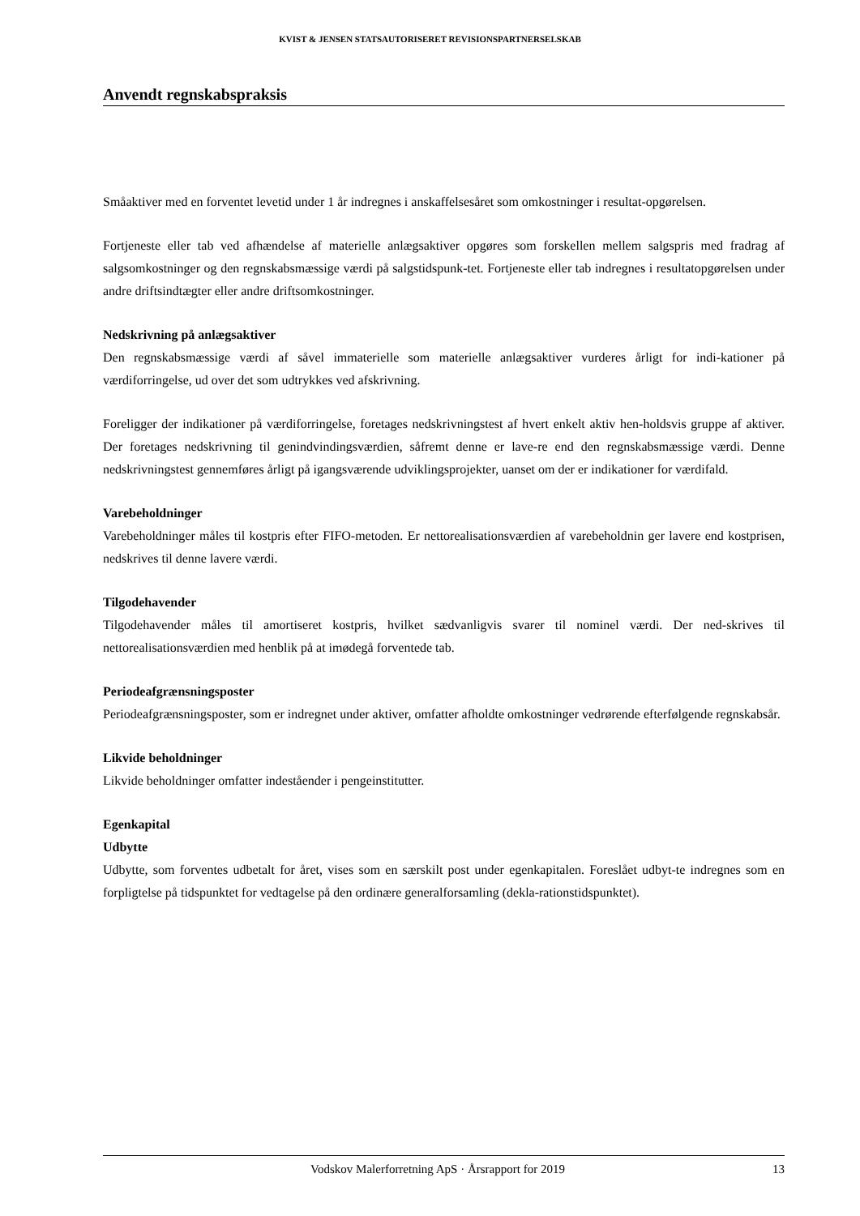KVIST & JENSEN STATSAUTORISERET REVISIONSPARTNERSELSKAB
Anvendt regnskabspraksis
Småaktiver med en forventet levetid under 1 år indregnes i anskaffelsesåret som omkostninger i resultat-opgørelsen.
Fortjeneste eller tab ved afhændelse af materielle anlægsaktiver opgøres som forskellen mellem salgspris med fradrag af salgsomkostninger og den regnskabsmæssige værdi på salgstidspunk-tet. Fortjeneste eller tab indregnes i resultatopgørelsen under andre driftsindtægter eller andre driftsomkostninger.
Nedskrivning på anlægsaktiver
Den regnskabsmæssige værdi af såvel immaterielle som materielle anlægsaktiver vurderes årligt for indi-kationer på værdiforringelse, ud over det som udtrykkes ved afskrivning.
Foreligger der indikationer på værdiforringelse, foretages nedskrivningstest af hvert enkelt aktiv hen-holdsvis gruppe af aktiver. Der foretages nedskrivning til genindvindingsværdien, såfremt denne er lave-re end den regnskabsmæssige værdi. Denne nedskrivningstest gennemføres årligt på igangsværende udviklingsprojekter, uanset om der er indikationer for værdifald.
Varebeholdninger
Varebeholdninger måles til kostpris efter FIFO-metoden. Er nettorealisationsværdien af varebeholdnin ger lavere end kostprisen, nedskrives til denne lavere værdi.
Tilgodehavender
Tilgodehavender måles til amortiseret kostpris, hvilket sædvanligvis svarer til nominel værdi. Der ned-skrives til nettorealisationsværdien med henblik på at imødegå forventede tab.
Periodeafgrænsningsposter
Periodeafgrænsningsposter, som er indregnet under aktiver, omfatter afholdte omkostninger vedrørende efterfølgende regnskabsår.
Likvide beholdninger
Likvide beholdninger omfatter indeståender i pengeinstitutter.
Egenkapital
Udbytte
Udbytte, som forventes udbetalt for året, vises som en særskilt post under egenkapitalen. Foreslået udbyt-te indregnes som en forpligtelse på tidspunktet for vedtagelse på den ordinære generalforsamling (dekla-rationstidspunktet).
Vodskov Malerforretning ApS · Årsrapport for 2019 13